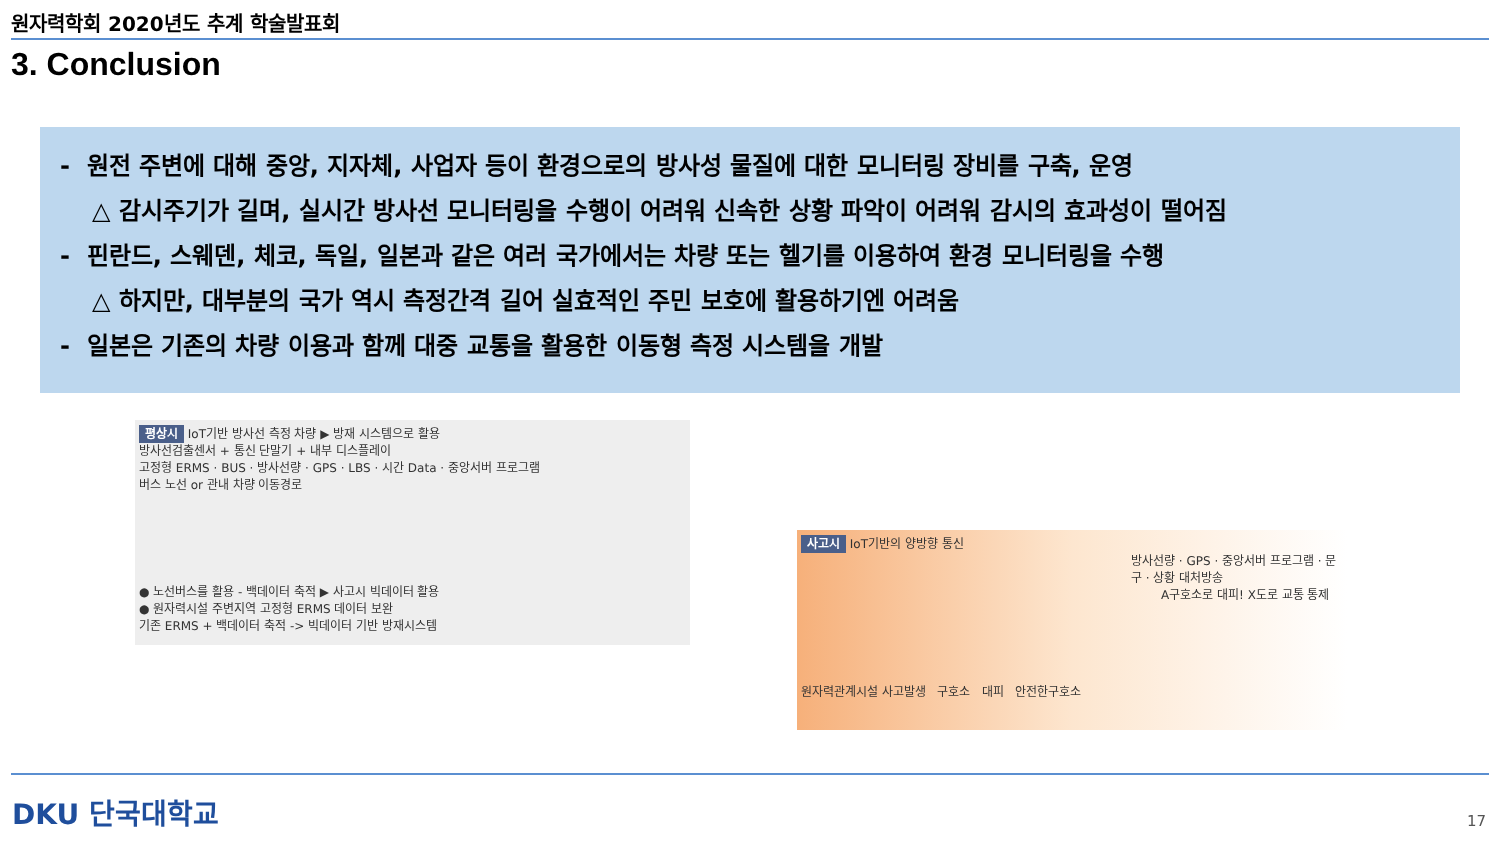원자력학회 2020년도 추계 학술발표회
3. Conclusion
- 원전 주변에 대해 중앙, 지자체, 사업자 등이 환경으로의 방사성 물질에 대한 모니터링 장비를 구축, 운영
△ 감시주기가 길며, 실시간 방사선 모니터링을 수행이 어려워 신속한 상황 파악이 어려워 감시의 효과성이 떨어짐
- 핀란드, 스웨덴, 체코, 독일, 일본과 같은 여러 국가에서는 차량 또는 헬기를 이용하여 환경 모니터링을 수행
△ 하지만, 대부분의 국가 역시 측정간격 길어 실효적인 주민 보호에 활용하기엔 어려움
- 일본은 기존의 차량 이용과 함께 대중 교통을 활용한 이동형 측정 시스템을 개발
평상시 IoT기반 방사선 측정 차량 ▶ 방재 시스템으로 활용
방사선검출센서 + 통신 단말기 + 내부 디스플레이
고정형 ERMS · BUS · 방사선량 · GPS · LBS · 시간 Data · 중앙서버 프로그램
버스 노선 or 관내 차량 이동경로
● 노선버스를 활용 - 백데이터 축적 ▶ 사고시 빅데이터 활용
● 원자력시설 주변지역 고정형 ERMS 데이터 보완
기존 ERMS + 백데이터 축적 -> 빅데이터 기반 방재시스템
사고시 IoT기반의 양방향 통신
방사선량 · GPS · 중앙서버 프로그램 · 문구 · 상황 대처방송
A구호소로 대피! X도로 교통 통제
원자력관계시설 사고발생 구호소 대피 안전한구호소
DKU 단국대학교 17